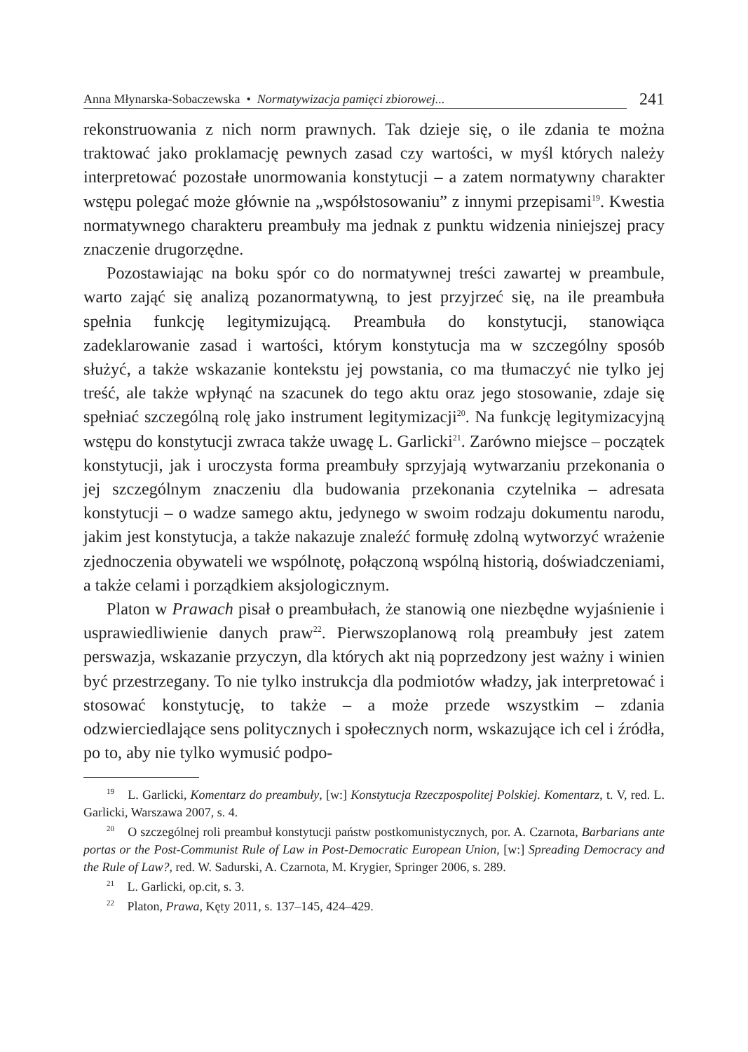Anna Młynarska-Sobaczewska • Normatywizacja pamięci zbiorowej...
241
rekonstruowania z nich norm prawnych. Tak dzieje się, o ile zdania te można traktować jako proklamację pewnych zasad czy wartości, w myśl których należy interpretować pozostałe unormowania konstytucji – a zatem normatywny charakter wstępu polegać może głównie na „współstosowaniu” z innymi przepisami<sup>19</sup>. Kwestia normatywnego charakteru preambuły ma jednak z punktu widzenia niniejszej pracy znaczenie drugorzędne.
Pozostawiając na boku spór co do normatywnej treści zawartej w preambule, warto zająć się analizą pozanormatywną, to jest przyjrzeć się, na ile preambuła spełnia funkcję legitymizującą. Preambuła do konstytucji, stanowiąca zadeklarowanie zasad i wartości, którym konstytucja ma w szczególny sposób służyć, a także wskazanie kontekstu jej powstania, co ma tłumaczyć nie tylko jej treść, ale także wpłynąć na szacunek do tego aktu oraz jego stosowanie, zdaje się spełniać szczególną rolę jako instrument legitymizacji<sup>20</sup>. Na funkcję legitymizacyjną wstępu do konstytucji zwraca także uwagę L. Garlicki<sup>21</sup>. Zarówno miejsce – początek konstytucji, jak i uroczysta forma preambuły sprzyjają wytwarzaniu przekonania o jej szczególnym znaczeniu dla budowania przekonania czytelnika – adresata konstytucji – o wadze samego aktu, jedynego w swoim rodzaju dokumentu narodu, jakim jest konstytucja, a także nakazuje znaleźć formułę zdolną wytworzyć wrażenie zjednoczenia obywateli we wspólnotę, połączoną wspólną historią, doświadczeniami, a także celami i porządkiem aksjologicznym.
Platon w Prawach pisał o preambułach, że stanowią one niezbędne wyjaśnienie i usprawiedliwienie danych praw<sup>22</sup>. Pierwszoplanową rolą preambuły jest zatem perswazja, wskazanie przyczyn, dla których akt nią poprzedzony jest ważny i winien być przestrzegany. To nie tylko instrukcja dla podmiotów władzy, jak interpretować i stosować konstytucję, to także – a może przede wszystkim – zdania odzwierciedlające sens politycznych i społecznych norm, wskazujące ich cel i źródła, po to, aby nie tylko wymusić podpo-
<sup>19</sup> L. Garlicki, Komentarz do preambuły, [w:] Konstytucja Rzeczpospolitej Polskiej. Komentarz, t. V, red. L. Garlicki, Warszawa 2007, s. 4.
<sup>20</sup> O szczególnej roli preambuł konstytucji państw postkomunistycznych, por. A. Czarnota, Barbarians ante portas or the Post-Communist Rule of Law in Post-Democratic European Union, [w:] Spreading Democracy and the Rule of Law?, red. W. Sadurski, A. Czarnota, M. Krygier, Springer 2006, s. 289.
<sup>21</sup> L. Garlicki, op.cit, s. 3.
<sup>22</sup> Platon, Prawa, Kęty 2011, s. 137–145, 424–429.